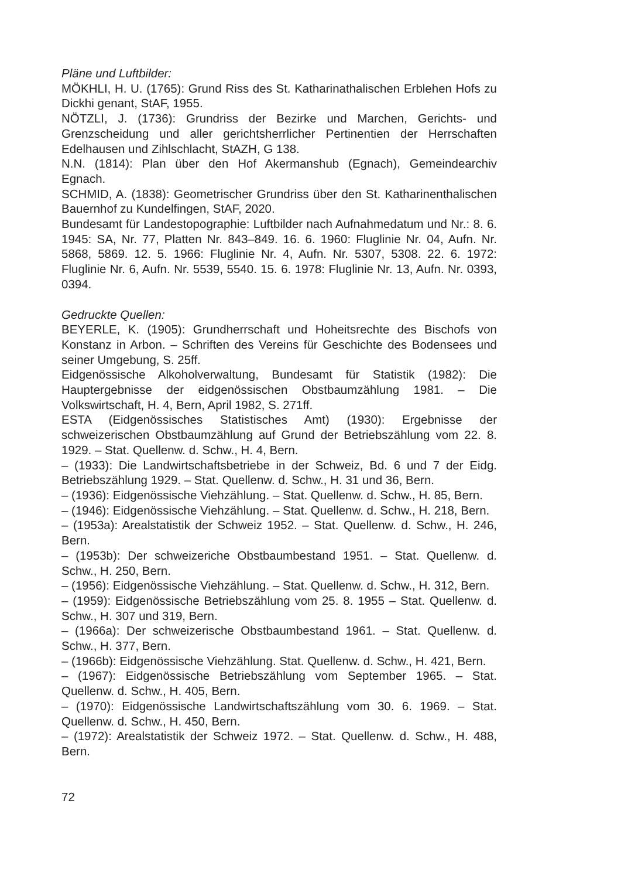Pläne und Luftbilder:
MÖKHLI, H. U. (1765): Grund Riss des St. Katharinathalischen Erblehen Hofs zu Dickhi genant, StAF, 1955.
NÖTZLI, J. (1736): Grundriss der Bezirke und Marchen, Gerichts- und Grenzscheidung und aller gerichtsherrlicher Pertinentien der Herrschaften Edelhausen und Zihlschlacht, StAZH, G 138.
N.N. (1814): Plan über den Hof Akermanshub (Egnach), Gemeindearchiv Egnach.
SCHMID, A. (1838): Geometrischer Grundriss über den St. Katharinenthalischen Bauernhof zu Kundelfingen, StAF, 2020.
Bundesamt für Landestopographie: Luftbilder nach Aufnahmedatum und Nr.: 8. 6. 1945: SA, Nr. 77, Platten Nr. 843–849. 16. 6. 1960: Fluglinie Nr. 04, Aufn. Nr. 5868, 5869. 12. 5. 1966: Fluglinie Nr. 4, Aufn. Nr. 5307, 5308. 22. 6. 1972: Fluglinie Nr. 6, Aufn. Nr. 5539, 5540. 15. 6. 1978: Fluglinie Nr. 13, Aufn. Nr. 0393, 0394.
Gedruckte Quellen:
BEYERLE, K. (1905): Grundherrschaft und Hoheitsrechte des Bischofs von Konstanz in Arbon. – Schriften des Vereins für Geschichte des Bodensees und seiner Umgebung, S. 25ff.
Eidgenössische Alkoholverwaltung, Bundesamt für Statistik (1982): Die Hauptergebnisse der eidgenössischen Obstbaumzählung 1981. – Die Volkswirtschaft, H. 4, Bern, April 1982, S. 271ff.
ESTA (Eidgenössisches Statistisches Amt) (1930): Ergebnisse der schweizerischen Obstbaumzählung auf Grund der Betriebszählung vom 22. 8. 1929. – Stat. Quellenw. d. Schw., H. 4, Bern.
– (1933): Die Landwirtschaftsbetriebe in der Schweiz, Bd. 6 und 7 der Eidg. Betriebszählung 1929. – Stat. Quellenw. d. Schw., H. 31 und 36, Bern.
– (1936): Eidgenössische Viehzählung. – Stat. Quellenw. d. Schw., H. 85, Bern.
– (1946): Eidgenössische Viehzählung. – Stat. Quellenw. d. Schw., H. 218, Bern.
– (1953a): Arealstatistik der Schweiz 1952. – Stat. Quellenw. d. Schw., H. 246, Bern.
– (1953b): Der schweizeriche Obstbaumbestand 1951. – Stat. Quellenw. d. Schw., H. 250, Bern.
– (1956): Eidgenössische Viehzählung. – Stat. Quellenw. d. Schw., H. 312, Bern.
– (1959): Eidgenössische Betriebszählung vom 25. 8. 1955 – Stat. Quellenw. d. Schw., H. 307 und 319, Bern.
– (1966a): Der schweizerische Obstbaumbestand 1961. – Stat. Quellenw. d. Schw., H. 377, Bern.
– (1966b): Eidgenössische Viehzählung. Stat. Quellenw. d. Schw., H. 421, Bern.
– (1967): Eidgenössische Betriebszählung vom September 1965. – Stat. Quellenw. d. Schw., H. 405, Bern.
– (1970): Eidgenössische Landwirtschaftszählung vom 30. 6. 1969. – Stat. Quellenw. d. Schw., H. 450, Bern.
– (1972): Arealstatistik der Schweiz 1972. – Stat. Quellenw. d. Schw., H. 488, Bern.
72